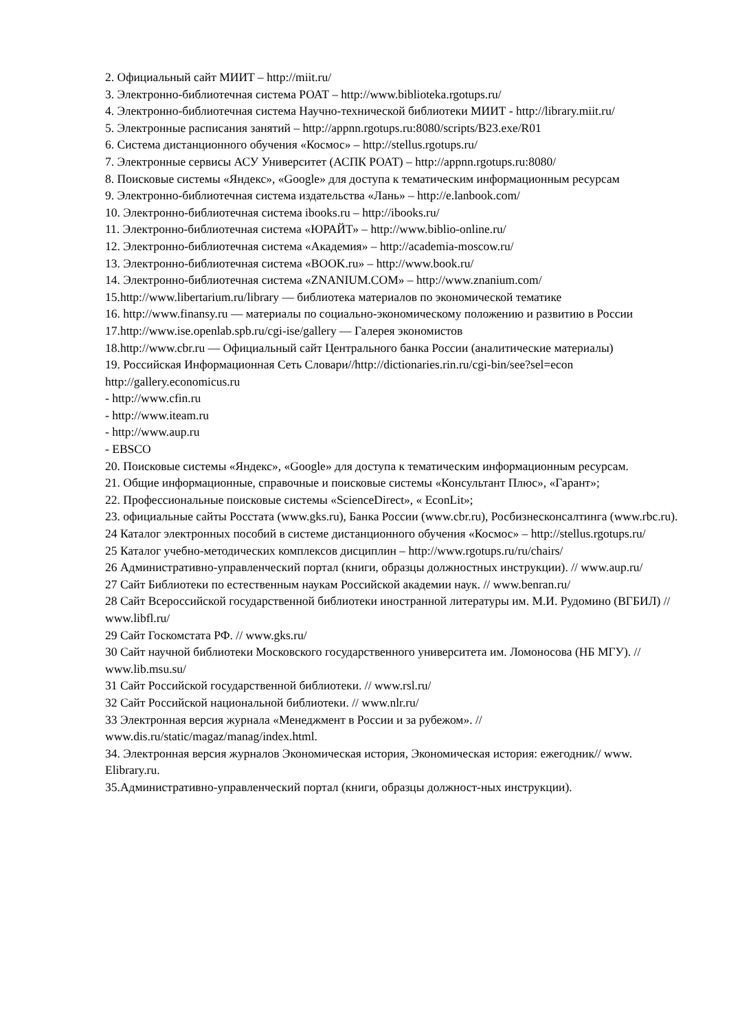2. Официальный сайт МИИТ – http://miit.ru/
3. Электронно-библиотечная система РОАТ – http://www.biblioteka.rgotups.ru/
4. Электронно-библиотечная система Научно-технической библиотеки МИИТ - http://library.miit.ru/
5. Электронные расписания занятий – http://appnn.rgotups.ru:8080/scripts/B23.exe/R01
6. Система дистанционного обучения «Космос» – http://stellus.rgotups.ru/
7. Электронные сервисы АСУ Университет (АСПК РОАТ) – http://appnn.rgotups.ru:8080/
8. Поисковые системы «Яндекс», «Google» для доступа к тематическим информационным ресурсам
9. Электронно-библиотечная система издательства «Лань» – http://e.lanbook.com/
10. Электронно-библиотечная система ibooks.ru – http://ibooks.ru/
11. Электронно-библиотечная система «ЮРАЙТ» – http://www.biblio-online.ru/
12. Электронно-библиотечная система «Академия» – http://academia-moscow.ru/
13. Электронно-библиотечная система «BOOK.ru» – http://www.book.ru/
14. Электронно-библиотечная система «ZNANIUM.COM» – http://www.znanium.com/
15.http://www.libertarium.ru/library — библиотека материалов по экономической тематике
16. http://www.finansy.ru — материалы по социально-экономическому положению и развитию в России
17.http://www.ise.openlab.spb.ru/cgi-ise/gallery — Галерея экономистов
18.http://www.cbr.ru — Официальный сайт Центрального банка России (аналитические материалы)
19. Российская Информационная Сеть Словари//http://dictionaries.rin.ru/cgi-bin/see?sel=econ http://gallery.economicus.ru
- http://www.cfin.ru
- http://www.iteam.ru
- http://www.aup.ru
- EBSCO
20. Поисковые системы «Яндекс», «Google» для доступа к тематическим информационным ресурсам.
21. Общие информационные, справочные и поисковые системы «Консультант Плюс», «Гарант»;
22. Профессиональные поисковые системы «ScienceDirect», « EconLit»;
23. официальные сайты Росстата (www.gks.ru), Банка России (www.cbr.ru), Росбизнесконсалтинга (www.rbc.ru).
24 Каталог электронных пособий в системе дистанционного обучения «Космос» – http://stellus.rgotups.ru/
25 Каталог учебно-методических комплексов дисциплин – http://www.rgotups.ru/ru/chairs/
26 Административно-управленческий портал (книги, образцы должностных инструкции). // www.aup.ru/
27 Сайт Библиотеки по естественным наукам Российской академии наук. // www.benran.ru/
28 Сайт Всероссийской государственной библиотеки иностранной литературы им. М.И. Рудомино (ВГБИЛ) // www.libfl.ru/
29 Сайт Госкомстата РФ. // www.gks.ru/
30 Сайт научной библиотеки Московского государственного университета им. Ломоносова (НБ МГУ). // www.lib.msu.su/
31 Сайт Российской государственной библиотеки. // www.rsl.ru/
32 Сайт Российской национальной библиотеки. // www.nlr.ru/
33 Электронная версия журнала «Менеджмент в России и за рубежом». // www.dis.ru/static/magaz/manag/index.html.
34. Электронная версия журналов Экономическая история, Экономическая история: ежегодник// www. Elibrary.ru.
35.Административно-управленческий портал (книги, образцы должност-ных инструкции).